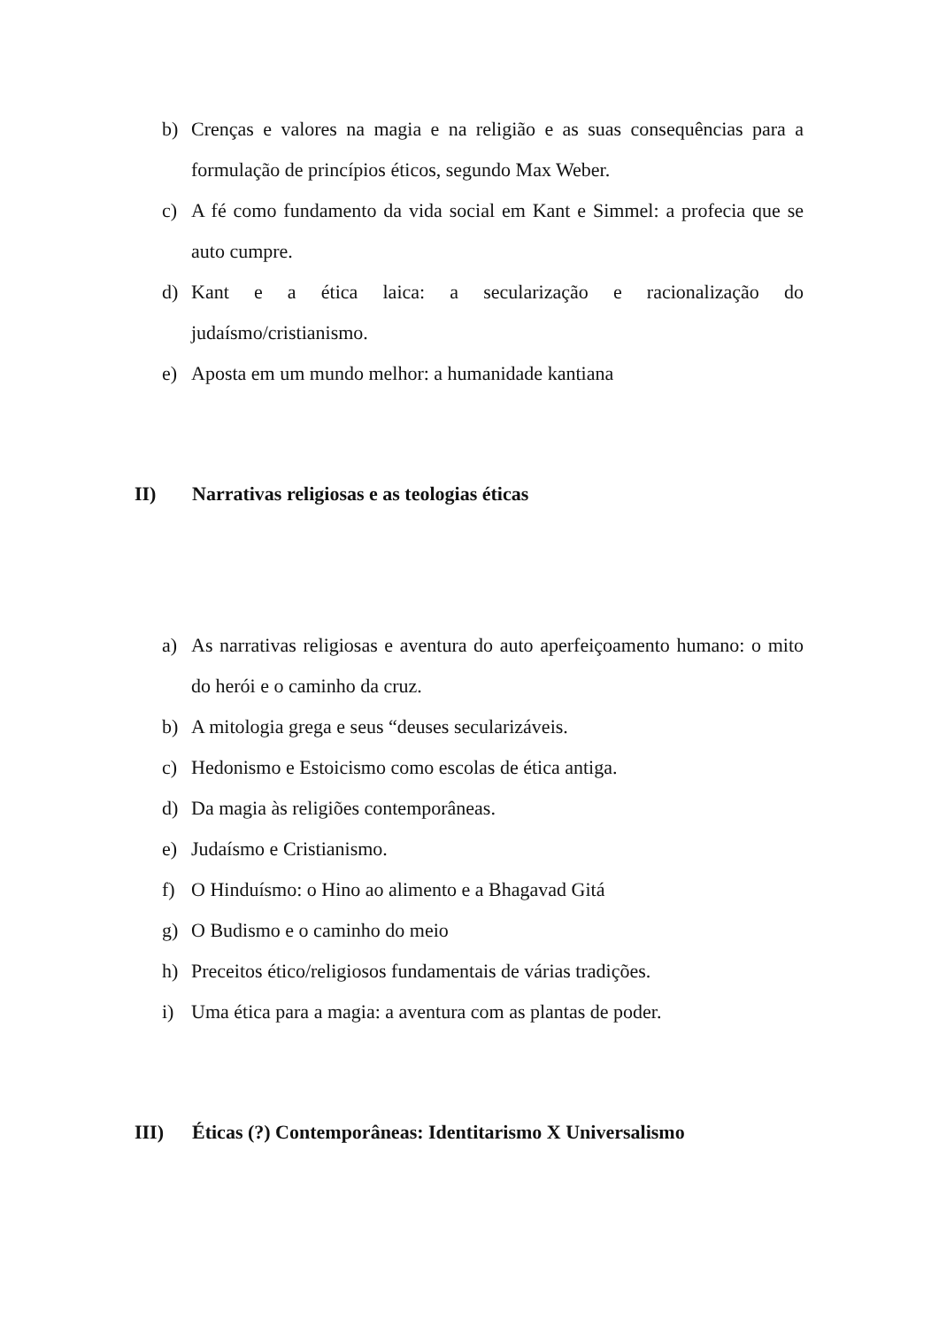b) Crenças e valores na magia e na religião e as suas consequências para a formulação de princípios éticos, segundo Max Weber.
c) A fé como fundamento da vida social em Kant e Simmel: a profecia que se auto cumpre.
d) Kant e a ética laica: a secularização e racionalização do judaísmo/cristianismo.
e) Aposta em um mundo melhor: a humanidade kantiana
II) Narrativas religiosas e as teologias éticas
a) As narrativas religiosas e aventura do auto aperfeiçoamento humano: o mito do herói e o caminho da cruz.
b) A mitologia grega e seus “deuses secularizáveis.
c) Hedonismo e Estoicismo como escolas de ética antiga.
d) Da magia às religiões contemporâneas.
e) Judaísmo e Cristianismo.
f) O Hinduísmo: o Hino ao alimento e a Bhagavad Gitá
g) O Budismo e o caminho do meio
h) Preceitos ético/religiosos fundamentais de várias tradições.
i) Uma ética para a magia: a aventura com as plantas de poder.
III) Éticas (?) Contemporâneas: Identitarismo X Universalismo